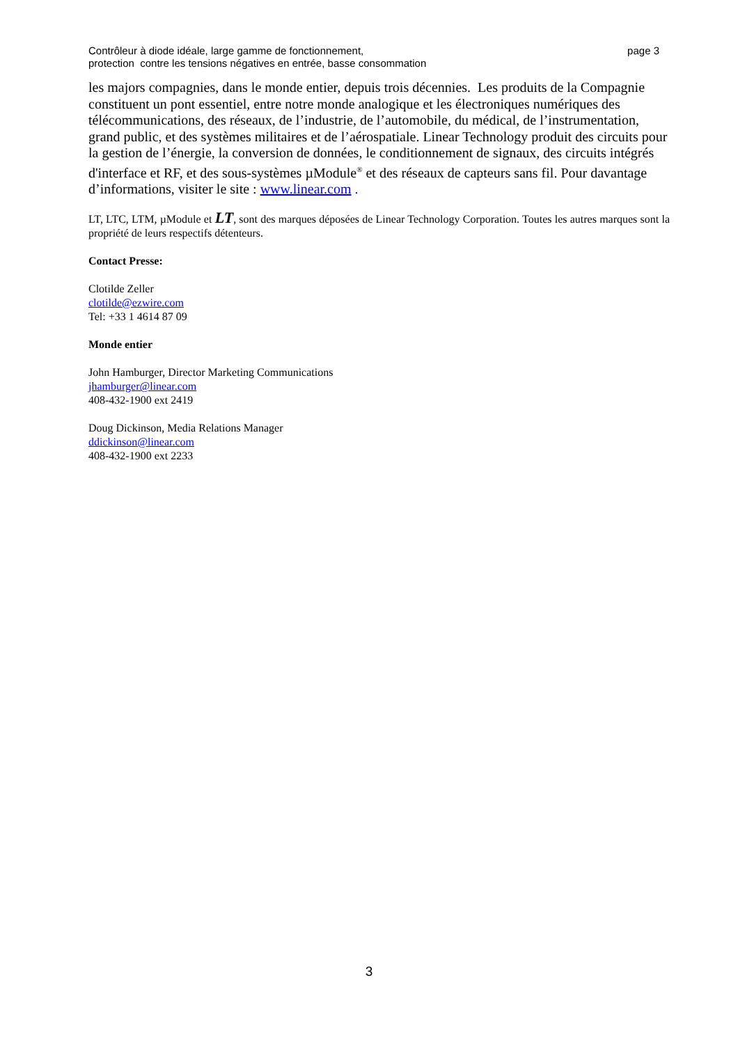Contrôleur à diode idéale, large gamme de fonctionnement,
protection contre les tensions négatives en entrée, basse consommation
page 3
les majors compagnies, dans le monde entier, depuis trois décennies. Les produits de la Compagnie constituent un pont essentiel, entre notre monde analogique et les électroniques numériques des télécommunications, des réseaux, de l’industrie, de l’automobile, du médical, de l’instrumentation, grand public, et des systèmes militaires et de l’aérospatiale. Linear Technology produit des circuits pour la gestion de l’énergie, la conversion de données, le conditionnement de signaux, des circuits intégrés d'interface et RF, et des sous-systèmes µModule<sup>®</sup> et des réseaux de capteurs sans fil. Pour davantage d’informations, visiter le site : www.linear.com .
LT, LTC, LTM, µModule et LT, sont des marques déposées de Linear Technology Corporation. Toutes les autres marques sont la propriété de leurs respectifs détenteurs.
Contact Presse:
Clotilde Zeller
clotilde@ezwire.com
Tel: +33 1 4614 87 09
Monde entier
John Hamburger, Director Marketing Communications
jhamburger@linear.com
408-432-1900 ext 2419
Doug Dickinson, Media Relations Manager
ddickinson@linear.com
408-432-1900 ext 2233
3